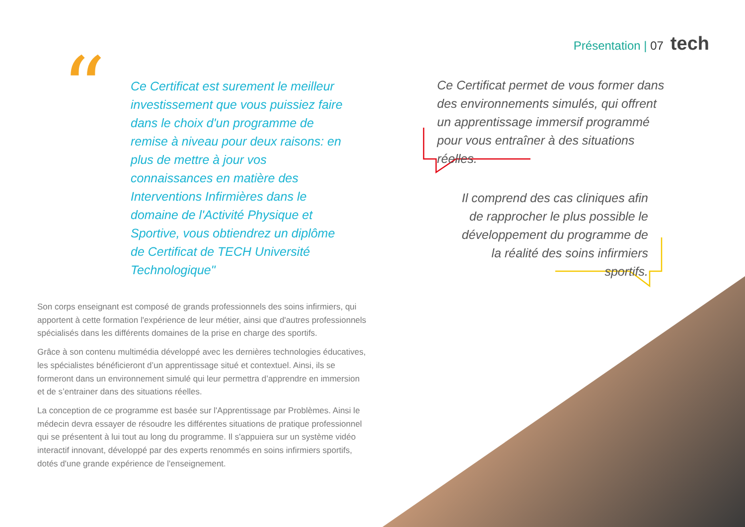Présentation | 07 tech
“
Ce Certificat est surement le meilleur investissement que vous puissiez faire dans le choix d'un programme de remise à niveau pour deux raisons: en plus de mettre à jour vos connaissances en matière des Interventions Infirmières dans le domaine de l'Activité Physique et Sportive, vous obtiendrez un diplôme de Certificat de TECH Université Technologique"
Ce Certificat permet de vous former dans des environnements simulés, qui offrent un apprentissage immersif programmé pour vous entraîner à des situations réelles.
Il comprend des cas cliniques afin de rapprocher le plus possible le développement du programme de la réalité des soins infirmiers sportifs.
Son corps enseignant est composé de grands professionnels des soins infirmiers, qui apportent à cette formation l'expérience de leur métier, ainsi que d'autres professionnels spécialisés dans les différents domaines de la prise en charge des sportifs.
Grâce à son contenu multimédia développé avec les dernières technologies éducatives, les spécialistes bénéficieront d’un apprentissage situé et contextuel. Ainsi, ils se formeront dans un environnement simulé qui leur permettra d’apprendre en immersion et de s’entrainer dans des situations réelles.
La conception de ce programme est basée sur l'Apprentissage par Problèmes. Ainsi le médecin devra essayer de résoudre les différentes situations de pratique professionnel qui se présentent à lui tout au long du programme. Il s'appuiera sur un système vidéo interactif innovant, développé par des experts renommés en soins infirmiers sportifs, dotés d'une grande expérience de l'enseignement.